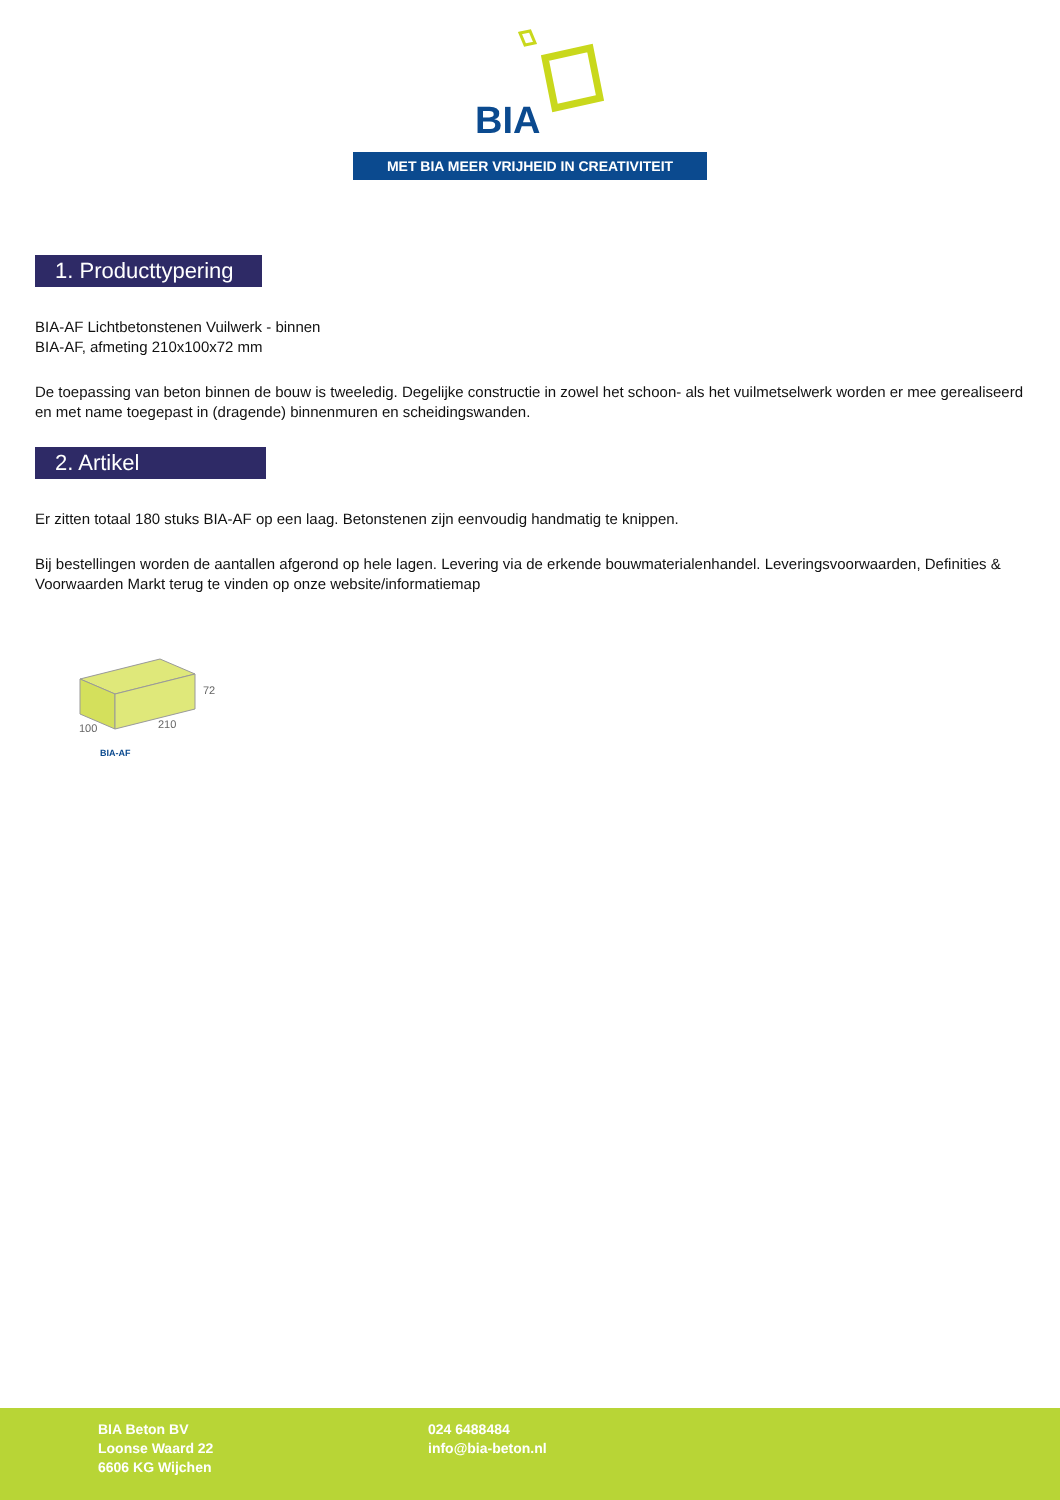BIA
MET BIA MEER VRIJHEID IN CREATIVITEIT
1. Producttypering
BIA-AF Lichtbetonstenen Vuilwerk - binnen
BIA-AF, afmeting 210x100x72 mm
De toepassing van beton binnen de bouw is tweeledig. Degelijke constructie in zowel het schoon- als het vuilmetselwerk worden er mee gerealiseerd en met name toegepast in (dragende) binnenmuren en scheidingswanden.
2. Artikel
Er zitten totaal 180 stuks BIA-AF op een laag. Betonstenen zijn eenvoudig handmatig te knippen.
Bij bestellingen worden de aantallen afgerond op hele lagen. Levering via de erkende bouwmaterialenhandel. Leveringsvoorwaarden, Definities & Voorwaarden Markt terug te vinden op onze website/informatiemap
72
100
210
BIA-AF
BIA Beton BV
Loonse Waard 22
6606 KG Wijchen
024 6488484
info@bia-beton.nl